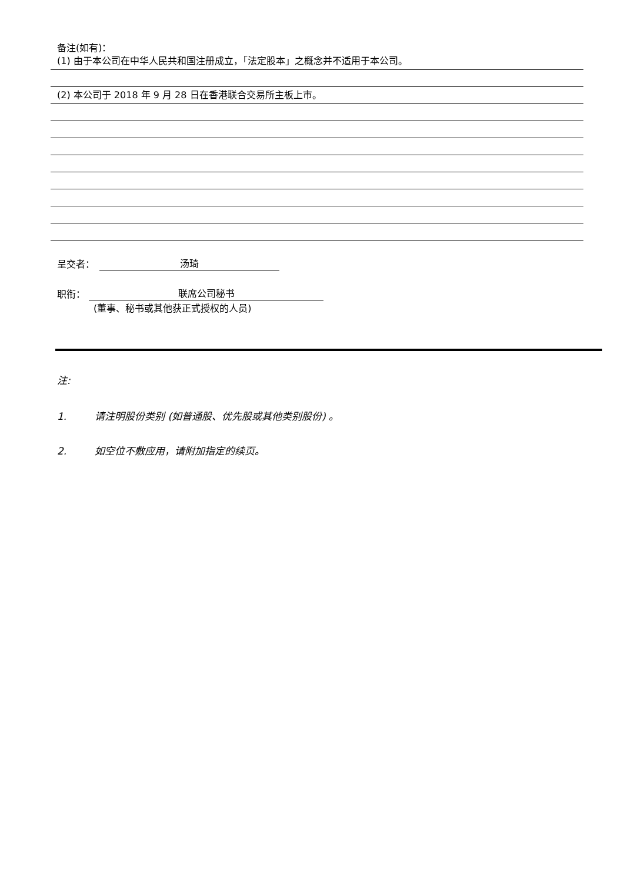备注(如有)：
(1) 由于本公司在中华人民共和国注册成立，「法定股本」之概念并不适用于本公司。
(2) 本公司于 2018 年 9 月 28 日在香港联合交易所主板上市。
呈交者：
汤琦
职衔：
联席公司秘书
(董事、秘书或其他获正式授权的人员)
注:
1. 请注明股份类别 (如普通股、优先股或其他类别股份) 。
2. 如空位不敷应用，请附加指定的续页。